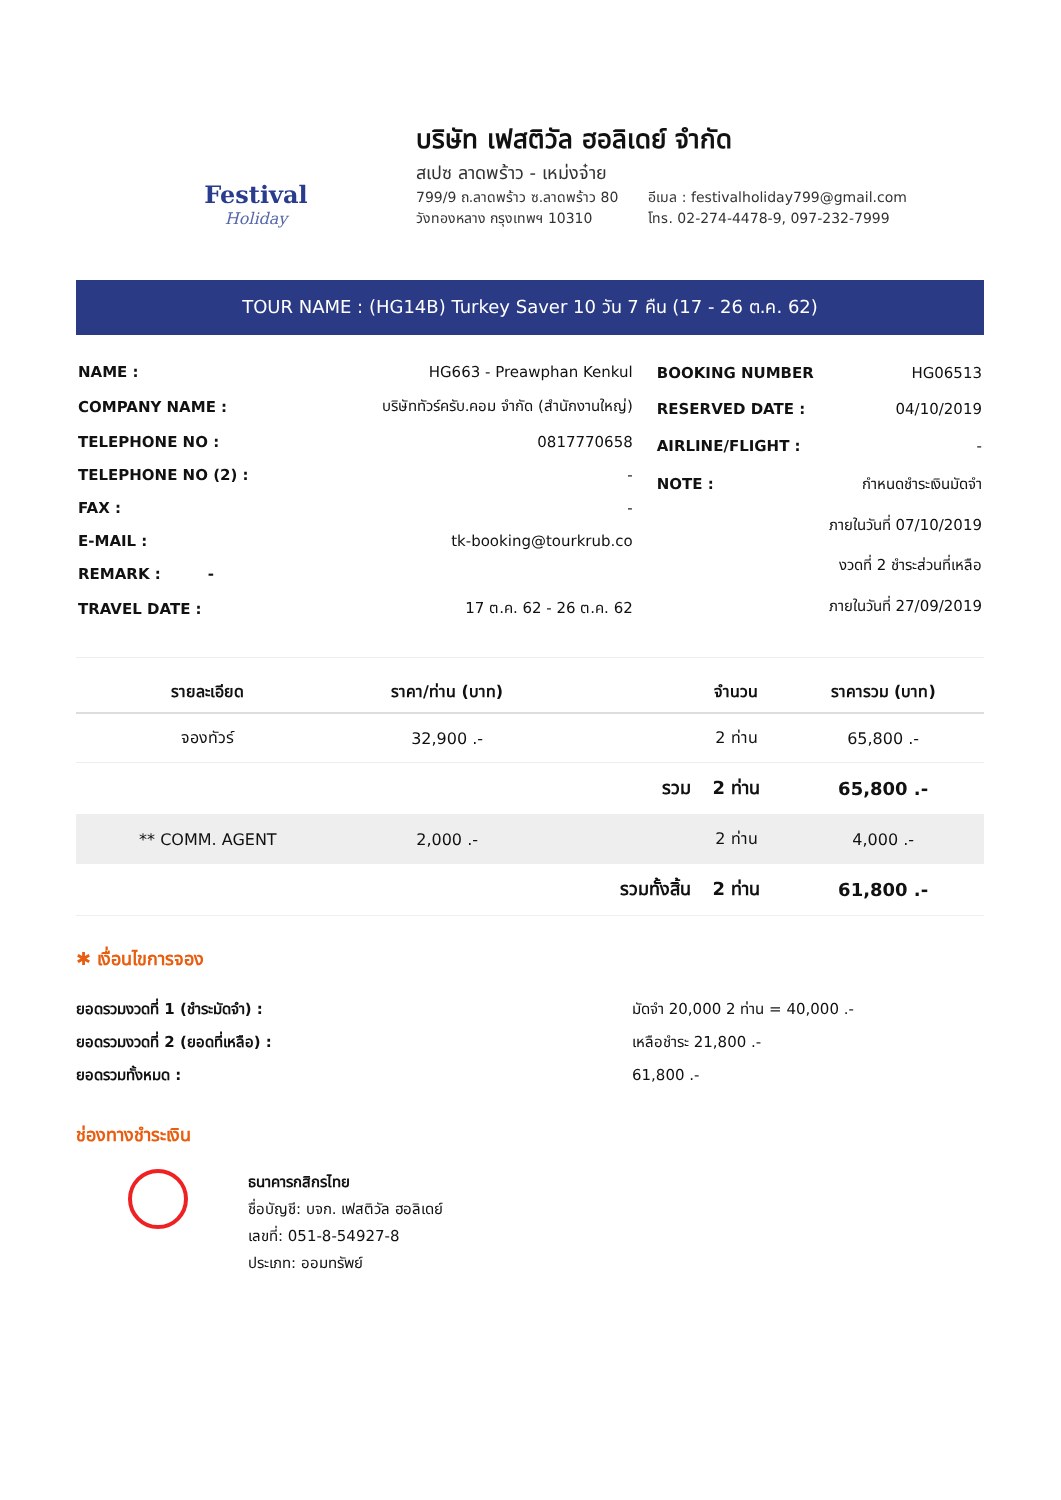Festival
Holiday
บริษัท เฟสติวัล ฮอลิเดย์ จำกัด
สเปซ ลาดพร้าว - เหม่งจ๋าย
799/9 ถ.ลาดพร้าว ซ.ลาดพร้าว 80
วังทองหลาง กรุงเทพฯ 10310
อีเมล : festivalholiday799@gmail.com
โทร. 02-274-4478-9, 097-232-7999
TOUR NAME : (HG14B) Turkey Saver 10 วัน 7 คืน (17 - 26 ต.ค. 62)
| NAME : | HG663 - Preawphan Kenkul |
| COMPANY NAME : | บริษัททัวร์ครับ.คอม จำกัด (สำนักงานใหญ่) |
| TELEPHONE NO : | 0817770658 |
| TELEPHONE NO (2) : | - |
| FAX : | - |
| E-MAIL : | tk-booking@tourkrub.co |
| REMARK : - | |
| TRAVEL DATE : | 17 ต.ค. 62 - 26 ต.ค. 62 |
| BOOKING NUMBER | HG06513 |
| RESERVED DATE : | 04/10/2019 |
| AIRLINE/FLIGHT : | - |
| NOTE : | กำหนดชำระเงินมัดจำ |
| | ภายในวันที่ 07/10/2019 |
| | งวดที่ 2 ชำระส่วนที่เหลือ |
| | ภายในวันที่ 27/09/2019 |
| รายละเอียด | ราคา/ท่าน (บาท) | | จำนวน | ราคารวม (บาท) |
| --- | --- | --- | --- | --- |
| จองทัวร์ | 32,900 .- | | 2 ท่าน | 65,800 .- |
| | | รวม | 2 ท่าน | 65,800 .- |
| ** COMM. AGENT | 2,000 .- | | 2 ท่าน | 4,000 .- |
| | | รวมทั้งสิ้น | 2 ท่าน | 61,800 .- |
✱ เงื่อนไขการจอง
ยอดรวมงวดที่ 1 (ชำระมัดจำ) :
ยอดรวมงวดที่ 2 (ยอดที่เหลือ) :
ยอดรวมทั้งหมด :
มัดจำ 20,000 2 ท่าน = 40,000 .-
เหลือชำระ 21,800 .-
61,800 .-
ช่องทางชำระเงิน
ธนาคารกสิกรไทย
ชื่อบัญชี: บจก. เฟสติวัล ฮอลิเดย์
เลขที่: 051-8-54927-8
ประเภท: ออมทรัพย์